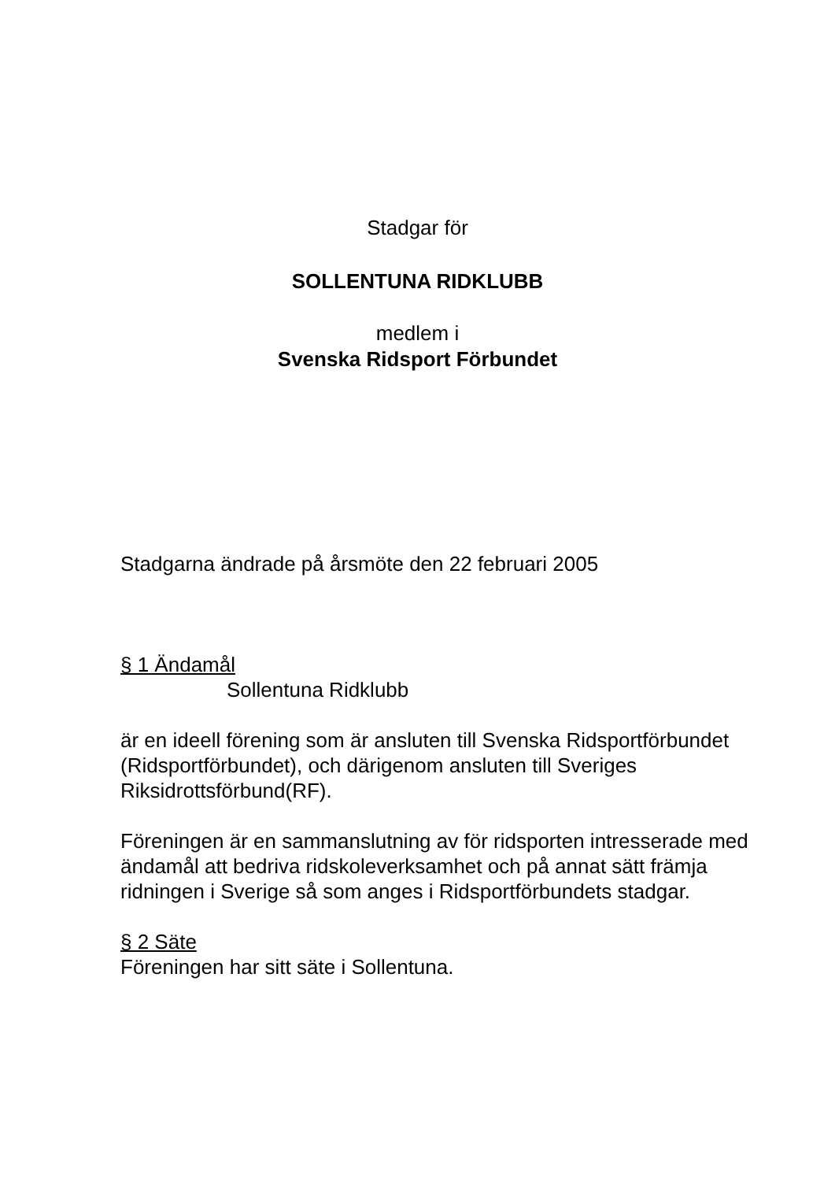Stadgar för
SOLLENTUNA RIDKLUBB
medlem i
Svenska Ridsport Förbundet
Stadgarna ändrade på årsmöte den 22 februari 2005
§ 1 Ändamål
Sollentuna Ridklubb
är en ideell förening som är ansluten till Svenska Ridsportförbundet (Ridsportförbundet), och därigenom ansluten till Sveriges Riksidrottsförbund(RF).
Föreningen är en sammanslutning av för ridsporten intresserade med ändamål att bedriva ridskoleverksamhet och på annat sätt främja ridningen i Sverige så som anges i Ridsportförbundets stadgar.
§ 2 Säte
Föreningen har sitt säte i Sollentuna.